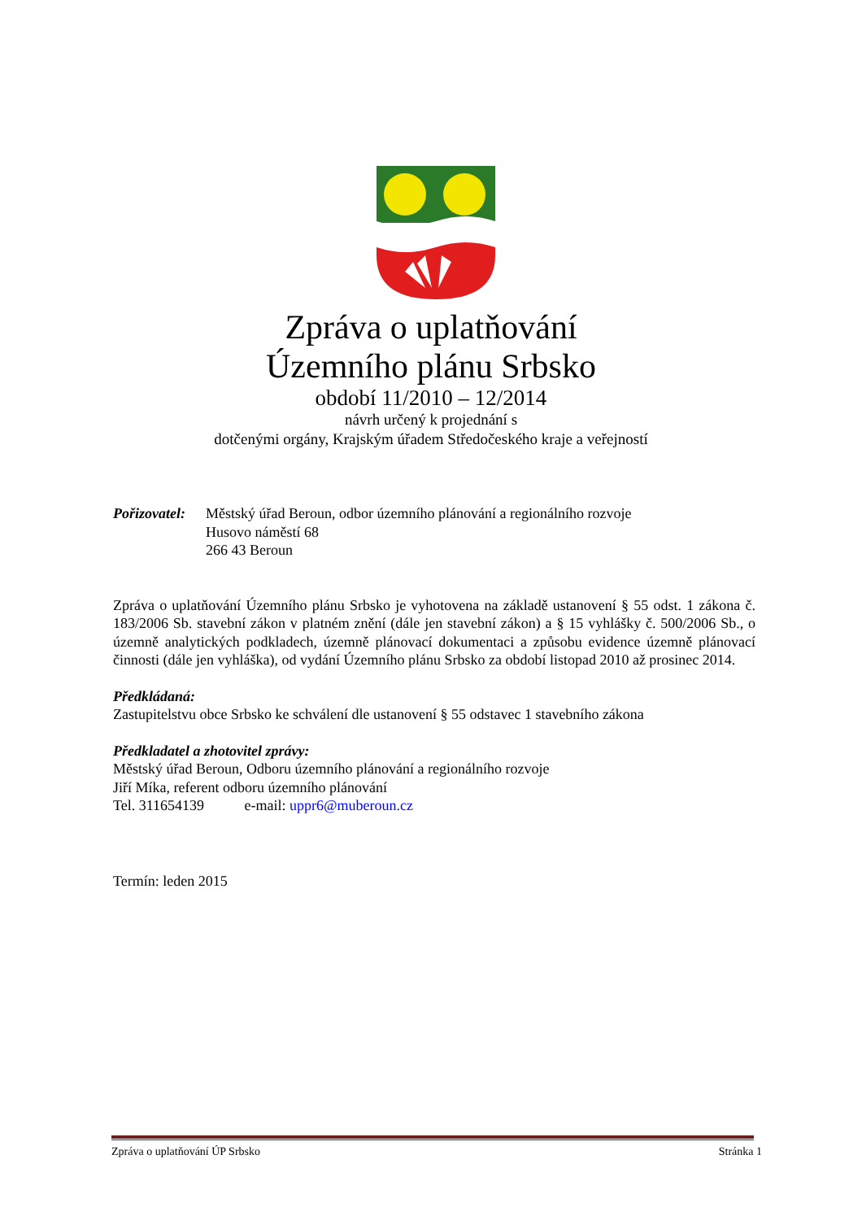Zpráva o uplatňování
Územního plánu Srbsko
období 11/2010 – 12/2014
návrh určený k projednání s
dotčenými orgány, Krajským úřadem Středočeského kraje a veřejností
Pořizovatel:
Městský úřad Beroun, odbor územního plánování a regionálního rozvoje
Husovo náměstí 68
266 43 Beroun
Zpráva o uplatňování Územního plánu Srbsko je vyhotovena na základě ustanovení § 55 odst. 1 zákona č. 183/2006 Sb. stavební zákon v platném znění (dále jen stavební zákon) a § 15 vyhlášky č. 500/2006 Sb., o územně analytických podkladech, územně plánovací dokumentaci a způsobu evidence územně plánovací činnosti (dále jen vyhláška), od vydání Územního plánu Srbsko za období listopad 2010 až prosinec 2014.
Předkládaná:
Zastupitelstvu obce Srbsko ke schválení dle ustanovení § 55 odstavec 1 stavebního zákona
Předkladatel a zhotovitel zprávy:
Městský úřad Beroun, Odboru územního plánování a regionálního rozvoje
Jiří Míka, referent odboru územního plánování
Tel. 311654139 e-mail: uppr6@muberoun.cz
Termín: leden 2015
Zpráva o uplatňování ÚP Srbsko Stránka 1